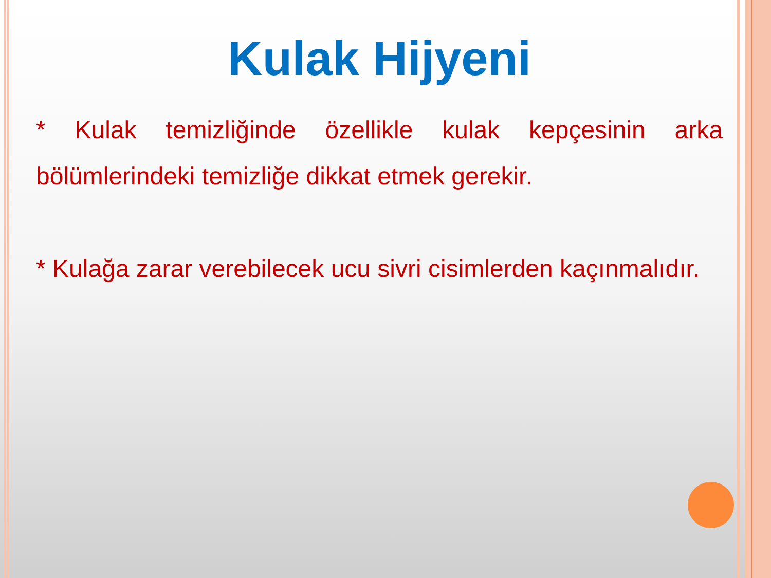Kulak Hijyeni
* Kulak temizliğinde özellikle kulak kepçesinin arka bölümlerindeki temizliğe dikkat etmek gerekir.
* Kulağa zarar verebilecek ucu sivri cisimlerden kaçınmalıdır.